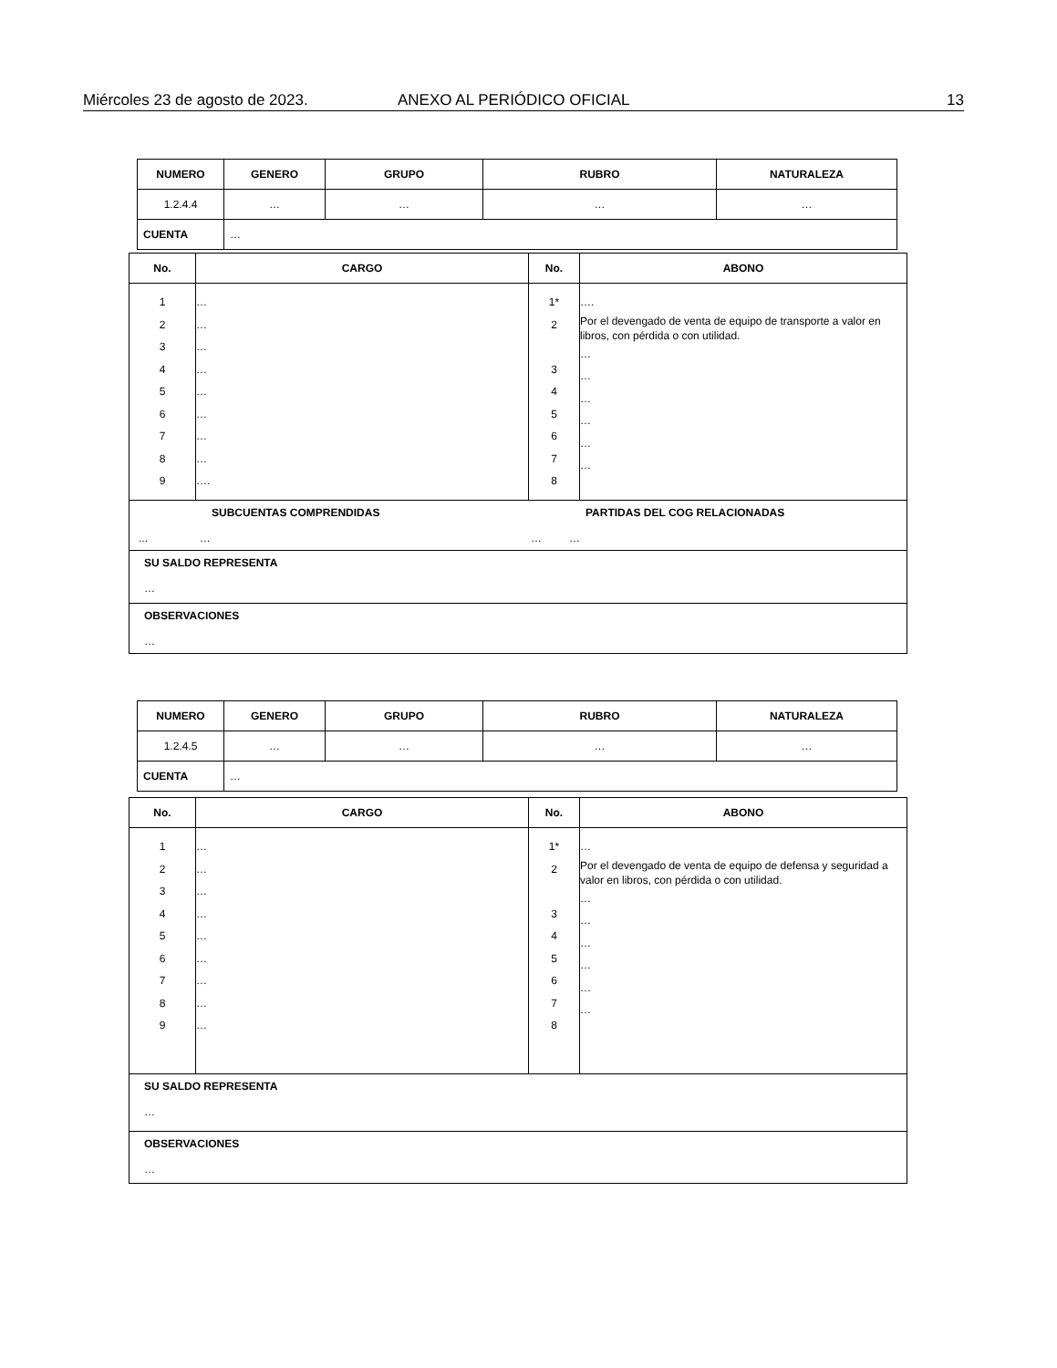Miércoles 23 de agosto de 2023. ANEXO AL PERIÓDICO OFICIAL 13
| NUMERO | GENERO | GRUPO | RUBRO | NATURALEZA |
| --- | --- | --- | --- | --- |
| 1.2.4.4 | … | … | … | … |
| CUENTA | … | | | |
| No. | CARGO | No. | ABONO |
| --- | --- | --- | --- |
| 1 2 3 4 5 6 7 8 9 | … … … … … … … … …. | 1* 2 3 4 5 6 7 8 | …. Por el devengado de venta de equipo de transporte a valor en libros, con pérdida o con utilidad. … … … … … … |
| SUBCUENTAS COMPRENDIDAS ... … PARTIDAS DEL COG RELACIONADAS … … | | | |
| SU SALDO REPRESENTA … | | | |
| OBSERVACIONES … | | | |
| NUMERO | GENERO | GRUPO | RUBRO | NATURALEZA |
| --- | --- | --- | --- | --- |
| 1.2.4.5 | … | … | … | … |
| CUENTA | … | | | |
| No. | CARGO | No. | ABONO |
| --- | --- | --- | --- |
| 1 2 3 4 5 6 7 8 9 | … … … … … … … … … | 1* 2 3 4 5 6 7 8 | … Por el devengado de venta de equipo de defensa y seguridad a valor en libros, con pérdida o con utilidad. … … … … … … |
| SU SALDO REPRESENTA … | | | |
| OBSERVACIONES … | | | |